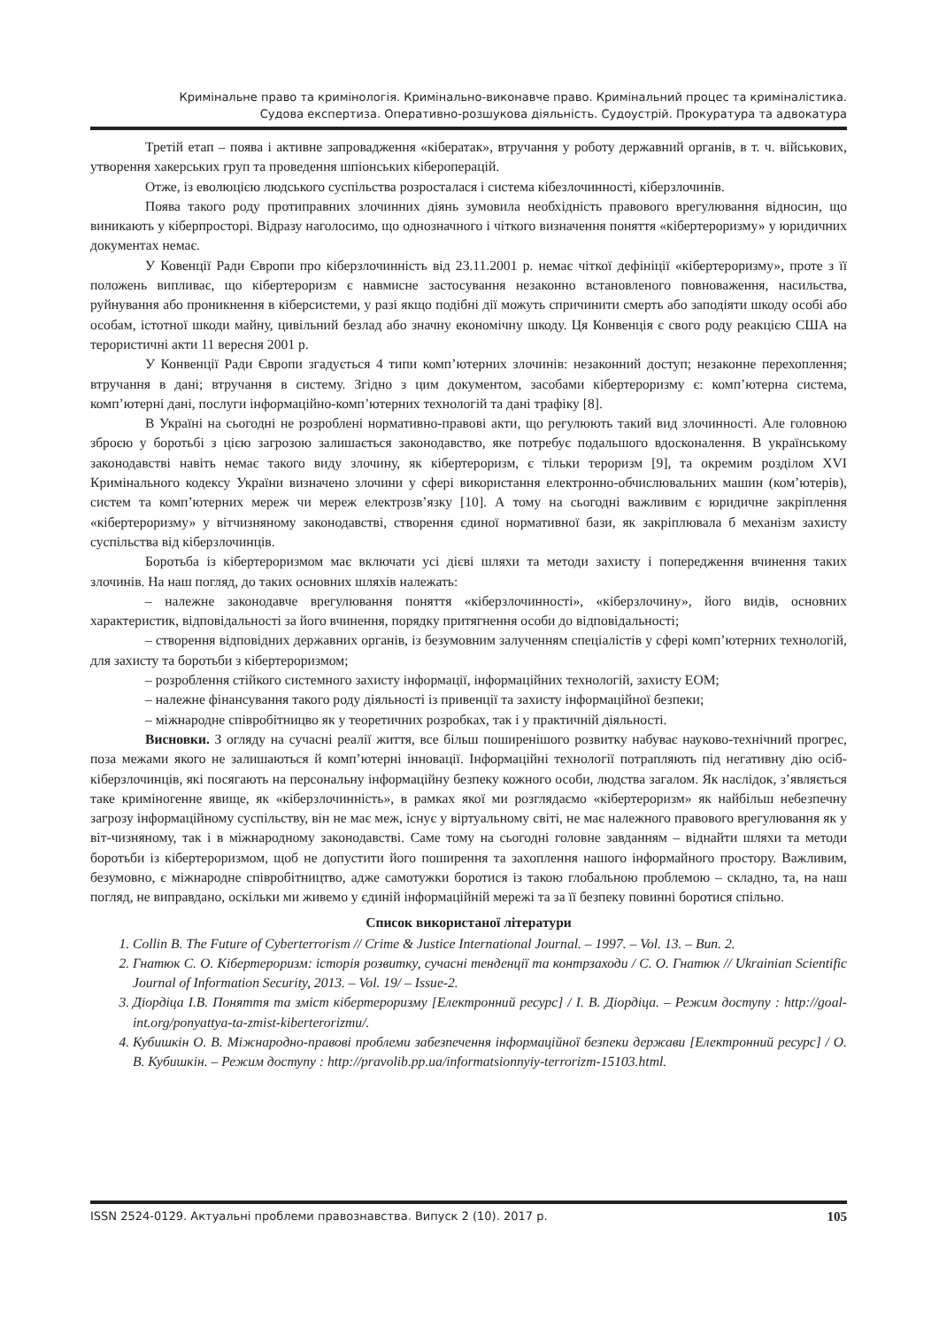Кримінальне право та кримінологія. Кримінально-виконавче право. Кримінальний процес та криміналістика.
Судова експертиза. Оперативно-розшукова діяльність. Судоустрій. Прокуратура та адвокатура
Третій етап – поява і активне запровадження «кібератак», втручання у роботу державний органів, в т. ч. військових, утворення хакерських груп та проведення шпіонських кібероперацій.
Отже, із еволюцією людського суспільства розросталася і система кібезлочинності, кіберзлочинів.
Поява такого роду протиправних злочинних діянь зумовила необхідність правового врегулювання відносин, що виникають у кіберпросторі. Відразу наголосимо, що однозначного і чіткого визначення поняття «кібертероризму» у юридичних документах немає.
У Ковенції Ради Європи про кіберзлочинність від 23.11.2001 р. немає чіткої дефініції «кібертероризму», проте з її положень випливає, що кібертероризм є навмисне застосування незаконно встановленого повноваження, насильства, руйнування або проникнення в кіберсистеми, у разі якщо подібні дії можуть спричинити смерть або заподіяти шкоду особі або особам, істотної шкоди майну, цивільний безлад або значну економічну шкоду. Ця Конвенція є свого роду реакцією США на терористичні акти 11 вересня 2001 р.
У Конвенції Ради Європи згадується 4 типи комп’ютерних злочинів: незаконний доступ; незаконне перехоплення; втручання в дані; втручання в систему. Згідно з цим документом, засобами кібертероризму є: комп’ютерна система, комп’ютерні дані, послуги інформаційно-комп’ютерних технологій та дані трафіку [8].
В Україні на сьогодні не розроблені нормативно-правові акти, що регулюють такий вид злочинності. Але головною зброєю у боротьбі з цією загрозою залишається законодавство, яке потребує подальшого вдосконалення. В українському законодавстві навіть немає такого виду злочину, як кібертероризм, є тільки тероризм [9], та окремим розділом XVI Кримінального кодексу України визначено злочини у сфері використання електронно-обчислювальних машин (ком’ютерів), систем та комп’ютерних мереж чи мереж електрозв’язку [10]. А тому на сьогодні важливим є юридичне закріплення «кібертероризму» у вітчизняному законодавстві, створення єдиної нормативної бази, як закріплювала б механізм захисту суспільства від кіберзлочинців.
Боротьба із кібертероризмом має включати усі дієві шляхи та методи захисту і попередження вчинення таких злочинів. На наш погляд, до таких основних шляхів належать:
– належне законодавче врегулювання поняття «кіберзлочинності», «кіберзлочину», його видів, основних характеристик, відповідальності за його вчинення, порядку притягнення особи до відповідальності;
– створення відповідних державних органів, із безумовним залученням спеціалістів у сфері комп’ютерних технологій, для захисту та боротьби з кібертероризмом;
– розроблення стійкого системного захисту інформації, інформаційних технологій, захисту ЕОМ;
– належне фінансування такого роду діяльності із привенції та захисту інформаційної безпеки;
– міжнародне співробітницво як у теоретичних розробках, так і у практичній діяльності.
Висновки. З огляду на сучасні реалії життя, все більш поширенішого розвитку набуває науково-технічний прогрес, поза межами якого не залишаються й комп’ютерні інновації. Інформаційні технології потрапляють під негативну дію осіб-кіберзлочинців, які посягають на персональну інформаційну безпеку кожного особи, людства загалом. Як наслідок, з’являється таке криміногенне явище, як «кіберзлочинність», в рамках якої ми розглядаємо «кібертероризм» як найбільш небезпечну загрозу інформаційному суспільству, він не має меж, існує у віртуальному світі, не має належного правового врегулювання як у віт-чизняному, так і в міжнародному законодавстві. Саме тому на сьогодні головне завданням – віднайти шляхи та методи боротьби із кібертероризмом, щоб не допустити його поширення та захоплення нашого інформайного простору. Важливим, безумовно, є міжнародне співробітництво, адже самотужки боротися із такою глобальною проблемою – складно, та, на наш погляд, не виправдано, оскільки ми живемо у єдиній інформаційній мережі та за її безпеку повинні боротися спільно.
Список використаної літератури
1. Collin B. The Future of Cyberterrorism // Crime & Justice International Journal. – 1997. – Vol. 13. – Вип. 2.
2. Гнатюк С. О. Кібертероризм: історія розвитку, сучасні тенденції та контрзаходи / С. О. Гнатюк // Ukrainian Scientific Journal of Information Security, 2013. – Vol. 19/ – Issue-2.
3. Діордіца І.В. Поняття та зміст кібертероризму [Електронний ресурс] / І. В. Діордіца. – Режим доступу : http://goal-int.org/ponyattya-ta-zmist-kiberterorizmu/.
4. Кубишкін О. В. Міжнародно-правові проблеми забезпечення інформаційної безпеки держави [Електронний ресурс] / О. В. Кубишкін. – Режим доступу : http://pravolib.pp.ua/informatsionnyiy-terrorizm-15103.html.
ISSN 2524-0129. Актуальні проблеми правознавства. Випуск 2 (10). 2017 р. 105